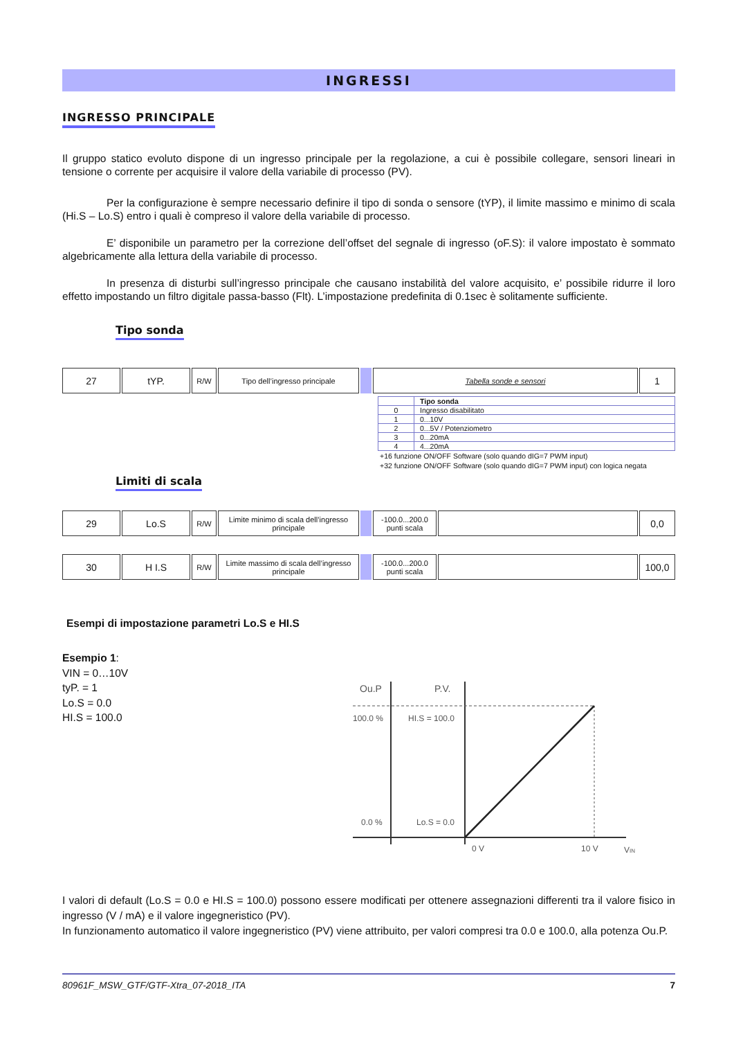INGRESSI
INGRESSO PRINCIPALE
Il gruppo statico evoluto dispone di un ingresso principale per la regolazione, a cui è possibile collegare, sensori lineari in tensione o corrente per acquisire il valore della variabile di processo (PV).
Per la configurazione è sempre necessario definire il tipo di sonda o sensore (tYP), il limite massimo e minimo di scala (Hi.S – Lo.S) entro i quali è compreso il valore della variabile di processo.
E’ disponibile un parametro per la correzione dell’offset del segnale di ingresso (oF.S): il valore impostato è sommato algebricamente alla lettura della variabile di processo.
In presenza di disturbi sull’ingresso principale che causano instabilità del valore acquisito, e’ possibile ridurre il loro effetto impostando un filtro digitale passa-basso (Flt). L’impostazione predefinita di 0.1sec è solitamente sufficiente.
Tipo sonda
| 27 | tYP. | R/W | Tipo dell’ingresso principale | | Tabella sonde e sensori | 1 |
| | Tipo sonda |
| --- | --- |
| 0 | Ingresso disabilitato |
| 1 | 0...10V |
| 2 | 0...5V / Potenziometro |
| 3 | 0...20mA |
| 4 | 4...20mA |
+16 funzione ON/OFF Software (solo quando dIG=7 PWM input)
+32 funzione ON/OFF Software (solo quando dIG=7 PWM input) con logica negata
Limiti di scala
| 29 | Lo.S | R/W | Limite minimo di scala dell’ingresso principale | | -100.0...200.0 punti scala | | 0,0 |
| 30 | H I.S | R/W | Limite massimo di scala dell’ingresso principale | | -100.0...200.0 punti scala | | 100,0 |
Esempi di impostazione parametri Lo.S e HI.S
Esempio 1:
VIN = 0…10V
tyP. = 1
Lo.S = 0.0
HI.S = 100.0
Ou.P
P.V.
100.0 %
HI.S = 100.0
0.0 %
Lo.S = 0.0
0 V
10 V
VIN
I valori di default (Lo.S = 0.0 e HI.S = 100.0) possono essere modificati per ottenere assegnazioni differenti tra il valore fisico in ingresso (V / mA) e il valore ingegneristico (PV).
In funzionamento automatico il valore ingegneristico (PV) viene attribuito, per valori compresi tra 0.0 e 100.0, alla potenza Ou.P.
80961F_MSW_GTF/GTF-Xtra_07-2018_ITA 7